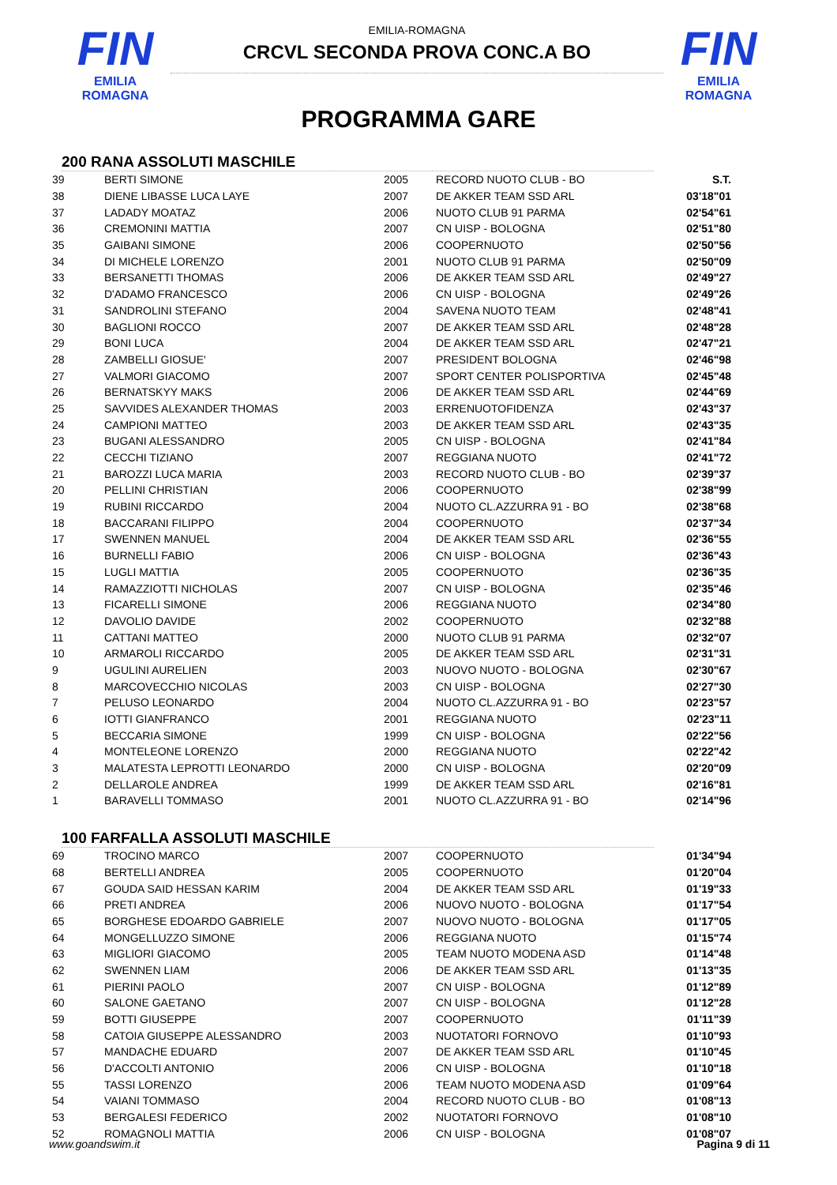FIN
EMILIA ROMAGNA
EMILIA-ROMAGNA
CRCVL SECONDA PROVA CONC.A BO
FIN
EMILIA ROMAGNA
PROGRAMMA GARE
200 RANA ASSOLUTI MASCHILE
| 39 | BERTI SIMONE | 2005 | RECORD NUOTO CLUB - BO | S.T. |
| 38 | DIENE LIBASSE LUCA LAYE | 2007 | DE AKKER TEAM SSD ARL | 03'18"01 |
| 37 | LADADY MOATAZ | 2006 | NUOTO CLUB 91 PARMA | 02'54"61 |
| 36 | CREMONINI MATTIA | 2007 | CN UISP - BOLOGNA | 02'51"80 |
| 35 | GAIBANI SIMONE | 2006 | COOPERNUOTO | 02'50"56 |
| 34 | DI MICHELE LORENZO | 2001 | NUOTO CLUB 91 PARMA | 02'50"09 |
| 33 | BERSANETTI THOMAS | 2006 | DE AKKER TEAM SSD ARL | 02'49"27 |
| 32 | D'ADAMO FRANCESCO | 2006 | CN UISP - BOLOGNA | 02'49"26 |
| 31 | SANDROLINI STEFANO | 2004 | SAVENA NUOTO TEAM | 02'48"41 |
| 30 | BAGLIONI ROCCO | 2007 | DE AKKER TEAM SSD ARL | 02'48"28 |
| 29 | BONI LUCA | 2004 | DE AKKER TEAM SSD ARL | 02'47"21 |
| 28 | ZAMBELLI GIOSUE' | 2007 | PRESIDENT BOLOGNA | 02'46"98 |
| 27 | VALMORI GIACOMO | 2007 | SPORT CENTER POLISPORTIVA | 02'45"48 |
| 26 | BERNATSKYY MAKS | 2006 | DE AKKER TEAM SSD ARL | 02'44"69 |
| 25 | SAVVIDES ALEXANDER THOMAS | 2003 | ERRENUOTOFIDENZA | 02'43"37 |
| 24 | CAMPIONI MATTEO | 2003 | DE AKKER TEAM SSD ARL | 02'43"35 |
| 23 | BUGANI ALESSANDRO | 2005 | CN UISP - BOLOGNA | 02'41"84 |
| 22 | CECCHI TIZIANO | 2007 | REGGIANA NUOTO | 02'41"72 |
| 21 | BAROZZI LUCA MARIA | 2003 | RECORD NUOTO CLUB - BO | 02'39"37 |
| 20 | PELLINI CHRISTIAN | 2006 | COOPERNUOTO | 02'38"99 |
| 19 | RUBINI RICCARDO | 2004 | NUOTO CL.AZZURRA 91 - BO | 02'38"68 |
| 18 | BACCARANI FILIPPO | 2004 | COOPERNUOTO | 02'37"34 |
| 17 | SWENNEN MANUEL | 2004 | DE AKKER TEAM SSD ARL | 02'36"55 |
| 16 | BURNELLI FABIO | 2006 | CN UISP - BOLOGNA | 02'36"43 |
| 15 | LUGLI MATTIA | 2005 | COOPERNUOTO | 02'36"35 |
| 14 | RAMAZZIOTTI NICHOLAS | 2007 | CN UISP - BOLOGNA | 02'35"46 |
| 13 | FICARELLI SIMONE | 2006 | REGGIANA NUOTO | 02'34"80 |
| 12 | DAVOLIO DAVIDE | 2002 | COOPERNUOTO | 02'32"88 |
| 11 | CATTANI MATTEO | 2000 | NUOTO CLUB 91 PARMA | 02'32"07 |
| 10 | ARMAROLI RICCARDO | 2005 | DE AKKER TEAM SSD ARL | 02'31"31 |
| 9 | UGULINI AURELIEN | 2003 | NUOVO NUOTO - BOLOGNA | 02'30"67 |
| 8 | MARCOVECCHIO NICOLAS | 2003 | CN UISP - BOLOGNA | 02'27"30 |
| 7 | PELUSO LEONARDO | 2004 | NUOTO CL.AZZURRA 91 - BO | 02'23"57 |
| 6 | IOTTI GIANFRANCO | 2001 | REGGIANA NUOTO | 02'23"11 |
| 5 | BECCARIA SIMONE | 1999 | CN UISP - BOLOGNA | 02'22"56 |
| 4 | MONTELEONE LORENZO | 2000 | REGGIANA NUOTO | 02'22"42 |
| 3 | MALATESTA LEPROTTI LEONARDO | 2000 | CN UISP - BOLOGNA | 02'20"09 |
| 2 | DELLAROLE ANDREA | 1999 | DE AKKER TEAM SSD ARL | 02'16"81 |
| 1 | BARAVELLI TOMMASO | 2001 | NUOTO CL.AZZURRA 91 - BO | 02'14"96 |
100 FARFALLA ASSOLUTI MASCHILE
| 69 | TROCINO MARCO | 2007 | COOPERNUOTO | 01'34"94 |
| 68 | BERTELLI ANDREA | 2005 | COOPERNUOTO | 01'20"04 |
| 67 | GOUDA SAID HESSAN KARIM | 2004 | DE AKKER TEAM SSD ARL | 01'19"33 |
| 66 | PRETI ANDREA | 2006 | NUOVO NUOTO - BOLOGNA | 01'17"54 |
| 65 | BORGHESE EDOARDO GABRIELE | 2007 | NUOVO NUOTO - BOLOGNA | 01'17"05 |
| 64 | MONGELLUZZO SIMONE | 2006 | REGGIANA NUOTO | 01'15"74 |
| 63 | MIGLIORI GIACOMO | 2005 | TEAM NUOTO MODENA ASD | 01'14"48 |
| 62 | SWENNEN LIAM | 2006 | DE AKKER TEAM SSD ARL | 01'13"35 |
| 61 | PIERINI PAOLO | 2007 | CN UISP - BOLOGNA | 01'12"89 |
| 60 | SALONE GAETANO | 2007 | CN UISP - BOLOGNA | 01'12"28 |
| 59 | BOTTI GIUSEPPE | 2007 | COOPERNUOTO | 01'11"39 |
| 58 | CATOIA GIUSEPPE ALESSANDRO | 2003 | NUOTATORI FORNOVO | 01'10"93 |
| 57 | MANDACHE EDUARD | 2007 | DE AKKER TEAM SSD ARL | 01'10"45 |
| 56 | D'ACCOLTI ANTONIO | 2006 | CN UISP - BOLOGNA | 01'10"18 |
| 55 | TASSI LORENZO | 2006 | TEAM NUOTO MODENA ASD | 01'09"64 |
| 54 | VAIANI TOMMASO | 2004 | RECORD NUOTO CLUB - BO | 01'08"13 |
| 53 | BERGALESI FEDERICO | 2002 | NUOTATORI FORNOVO | 01'08"10 |
| 52 | ROMAGNOLI MATTIA | 2006 | CN UISP - BOLOGNA | 01'08"07 |
www.goandswim.it Pagina 9 di 11